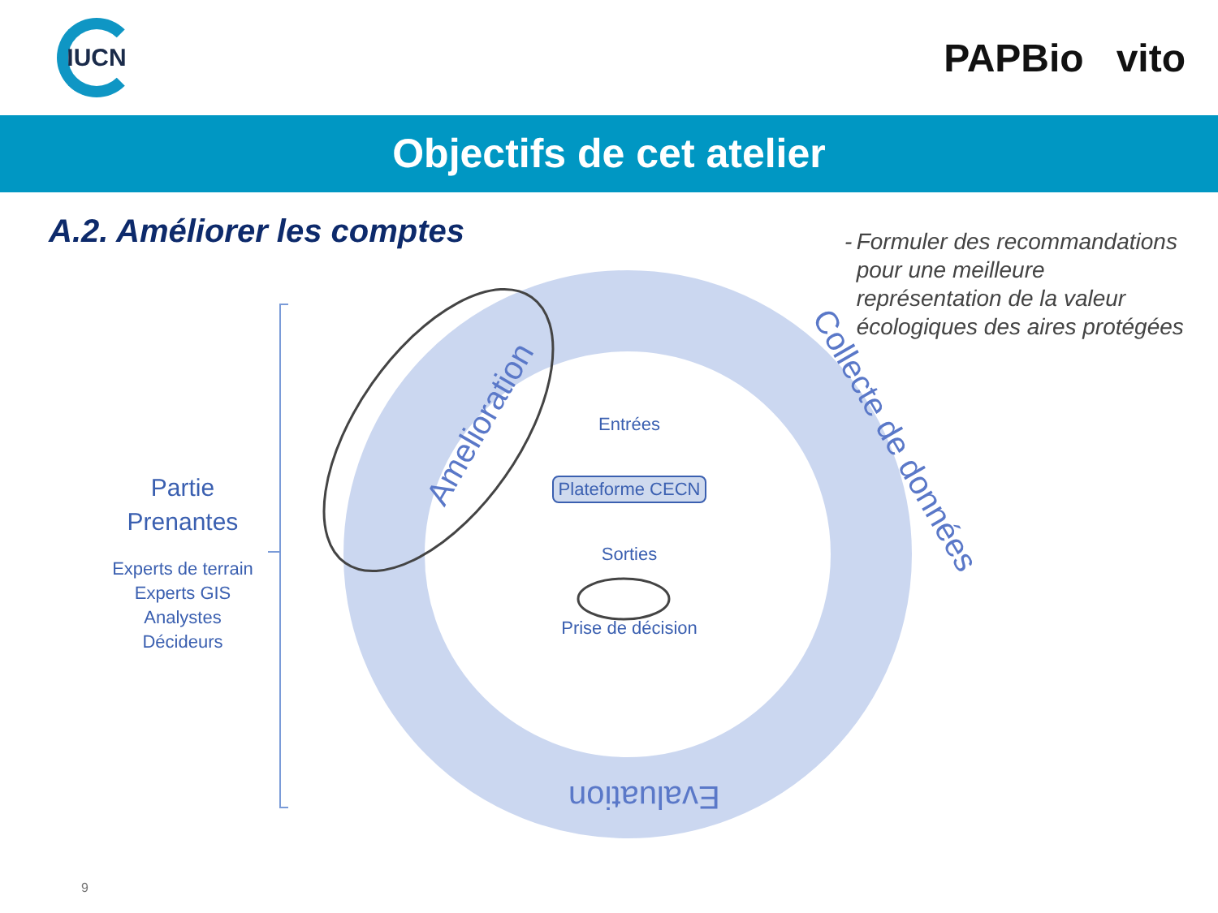IUCN
PAPBio vito
Objectifs de cet atelier
A.2. Améliorer les comptes
- Formuler des recommandations pour une meilleure représentation de la valeur écologiques des aires protégées
Amelioration Collecte de données
Evaluation
Partie Prenantes
Experts de terrain
Experts GIS
Analystes
Décideurs
Entrées
Plateforme CECN
Sorties
Prise de décision
9